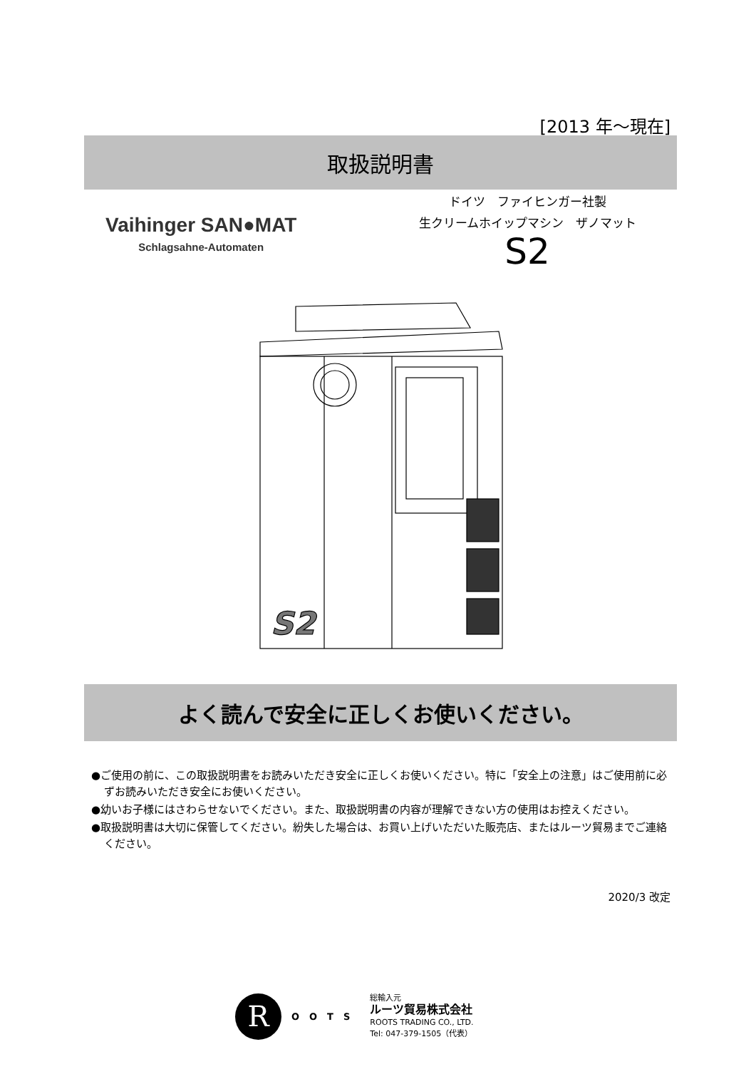[2013 年～現在]
取扱説明書
Vaihinger SAN●MAT
Schlagsahne-Automaten
ドイツ　ファイヒンガー社製
生クリームホイップマシン　ザノマット
S2
S2
よく読んで安全に正しくお使いください。
●ご使用の前に、この取扱説明書をお読みいただき安全に正しくお使いください。特に「安全上の注意」はご使用前に必ずお読みいただき安全にお使いください。
●幼いお子様にはさわらせないでください。また、取扱説明書の内容が理解できない方の使用はお控えください。
●取扱説明書は大切に保管してください。紛失した場合は、お買い上げいただいた販売店、またはルーツ貿易までご連絡ください。
2020/3 改定
R
OOTS
総輸入元
ルーツ貿易株式会社
ROOTS TRADING CO., LTD.
Tel: 047-379-1505（代表）